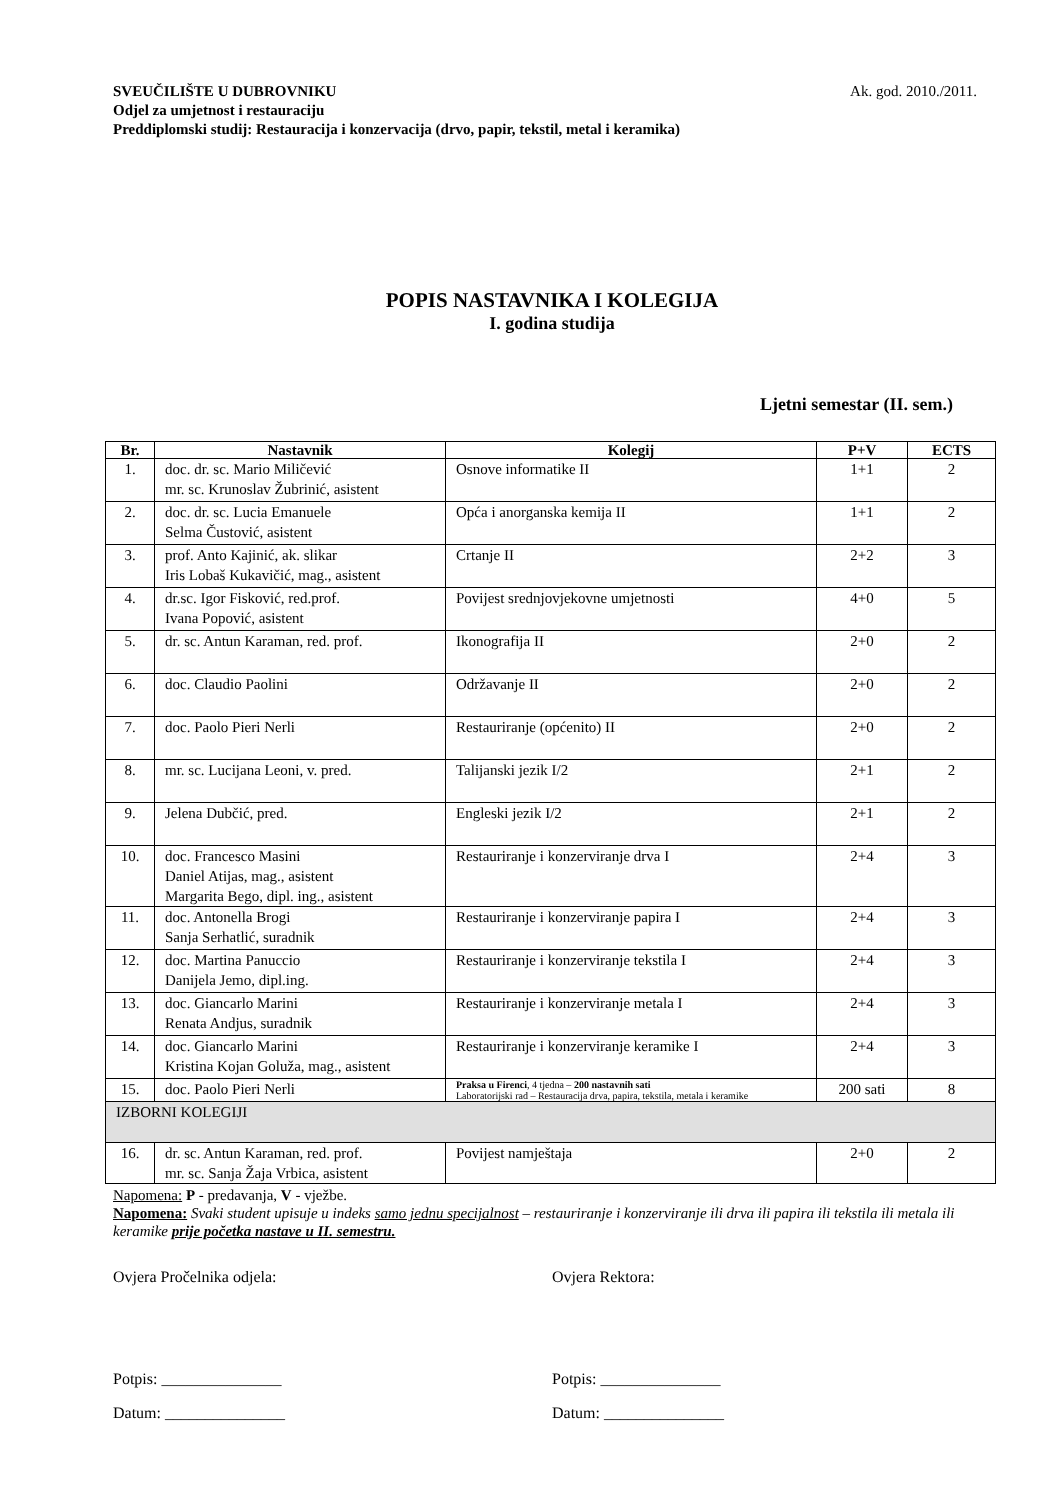Ak. god. 2010./2011. SVEUČILIŠTE U DUBROVNIKU
Odjel za umjetnost i restauraciju
Preddiplomski studij: Restauracija i konzervacija (drvo, papir, tekstil, metal i keramika)
POPIS NASTAVNIKA I KOLEGIJA
I. godina studija
Ljetni semestar (II. sem.)
| Br. | Nastavnik | Kolegij | P+V | ECTS |
| --- | --- | --- | --- | --- |
| 1. | doc. dr. sc. Mario Miličević mr. sc. Krunoslav Žubrinić, asistent | Osnove informatike II | 1+1 | 2 |
| 2. | doc. dr. sc. Lucia Emanuele Selma Čustović, asistent | Opća i anorganska kemija II | 1+1 | 2 |
| 3. | prof. Anto Kajinić, ak. slikar Iris Lobaš Kukavičić, mag., asistent | Crtanje II | 2+2 | 3 |
| 4. | dr.sc. Igor Fisković, red.prof. Ivana Popović, asistent | Povijest srednjovjekovne umjetnosti | 4+0 | 5 |
| 5. | dr. sc. Antun Karaman, red. prof. | Ikonografija II | 2+0 | 2 |
| 6. | doc. Claudio Paolini | Održavanje II | 2+0 | 2 |
| 7. | doc. Paolo Pieri Nerli | Restauriranje (općenito) II | 2+0 | 2 |
| 8. | mr. sc. Lucijana Leoni, v. pred. | Talijanski jezik I/2 | 2+1 | 2 |
| 9. | Jelena Dubčić, pred. | Engleski jezik I/2 | 2+1 | 2 |
| 10. | doc. Francesco Masini Daniel Atijas, mag., asistent Margarita Bego, dipl. ing., asistent | Restauriranje i konzerviranje drva I | 2+4 | 3 |
| 11. | doc. Antonella Brogi Sanja Serhatlić, suradnik | Restauriranje i konzerviranje papira I | 2+4 | 3 |
| 12. | doc. Martina Panuccio Danijela Jemo, dipl.ing. | Restauriranje i konzerviranje tekstila I | 2+4 | 3 |
| 13. | doc. Giancarlo Marini Renata Andjus, suradnik | Restauriranje i konzerviranje metala I | 2+4 | 3 |
| 14. | doc. Giancarlo Marini Kristina Kojan Goluža, mag., asistent | Restauriranje i konzerviranje keramike I | 2+4 | 3 |
| 15. | doc. Paolo Pieri Nerli | Praksa u Firenci , 4 tjedna – 200 nastavnih sati Laboratorijski rad – Restauracija drva, papira, tekstila, metala i keramike | 200 sati | 8 |
| IZBORNI KOLEGIJI | | | | |
| 16. | dr. sc. Antun Karaman, red. prof. mr. sc. Sanja Žaja Vrbica, asistent | Povijest namještaja | 2+0 | 2 |
Napomena: P - predavanja, V - vježbe.
Napomena: Svaki student upisuje u indeks samo jednu specijalnost – restauriranje i konzerviranje ili drva ili papira ili tekstila ili metala ili keramike prije početka nastave u II. semestru.
Ovjera Pročelnika odjela:
Potpis: _______________
Datum: _______________
Ovjera Rektora:
Potpis: _______________
Datum: _______________